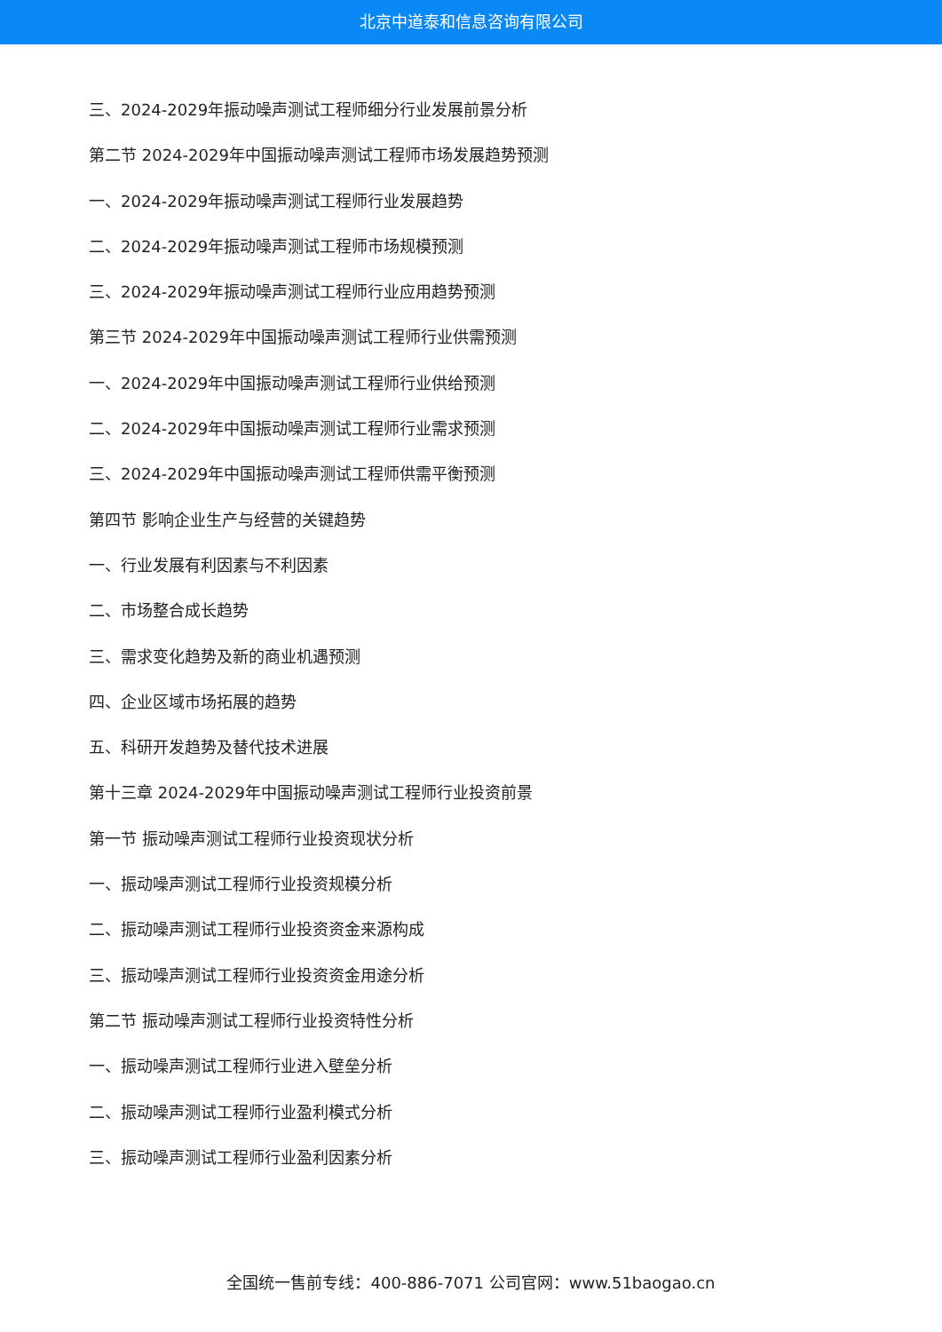北京中道泰和信息咨询有限公司
三、2024-2029年振动噪声测试工程师细分行业发展前景分析
第二节 2024-2029年中国振动噪声测试工程师市场发展趋势预测
一、2024-2029年振动噪声测试工程师行业发展趋势
二、2024-2029年振动噪声测试工程师市场规模预测
三、2024-2029年振动噪声测试工程师行业应用趋势预测
第三节 2024-2029年中国振动噪声测试工程师行业供需预测
一、2024-2029年中国振动噪声测试工程师行业供给预测
二、2024-2029年中国振动噪声测试工程师行业需求预测
三、2024-2029年中国振动噪声测试工程师供需平衡预测
第四节 影响企业生产与经营的关键趋势
一、行业发展有利因素与不利因素
二、市场整合成长趋势
三、需求变化趋势及新的商业机遇预测
四、企业区域市场拓展的趋势
五、科研开发趋势及替代技术进展
第十三章 2024-2029年中国振动噪声测试工程师行业投资前景
第一节 振动噪声测试工程师行业投资现状分析
一、振动噪声测试工程师行业投资规模分析
二、振动噪声测试工程师行业投资资金来源构成
三、振动噪声测试工程师行业投资资金用途分析
第二节 振动噪声测试工程师行业投资特性分析
一、振动噪声测试工程师行业进入壁垒分析
二、振动噪声测试工程师行业盈利模式分析
三、振动噪声测试工程师行业盈利因素分析
全国统一售前专线：400-886-7071 公司官网：www.51baogao.cn